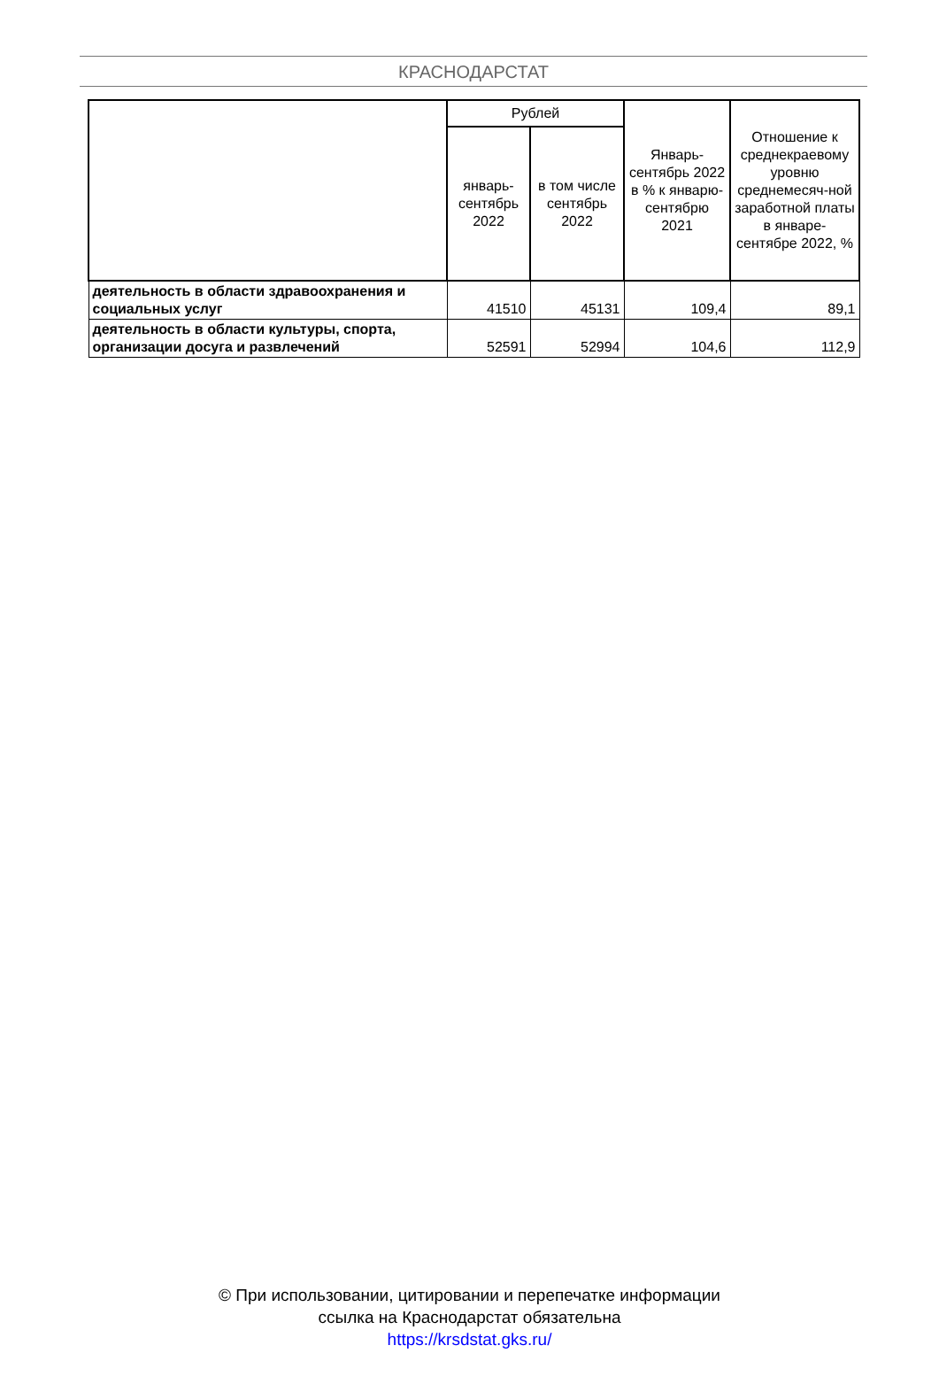КРАСНОДАРСТАТ
| | Рублей | | Январь-сентябрь 2022 в % к январю-сентябрю 2021 | Отношение к среднекраевому уровню среднемесяч-ной заработной платы в январе-сентябре 2022, % |
| --- | --- | --- | --- | --- |
| | январь-сентябрь 2022 | в том числе сентябрь 2022 | | |
| деятельность в области здравоохранения и социальных услуг | 41510 | 45131 | 109,4 | 89,1 |
| деятельность в области культуры, спорта, организации досуга и развлечений | 52591 | 52994 | 104,6 | 112,9 |
© При использовании, цитировании и перепечатке информации
ссылка на Краснодарстат обязательна
https://krsdstat.gks.ru/